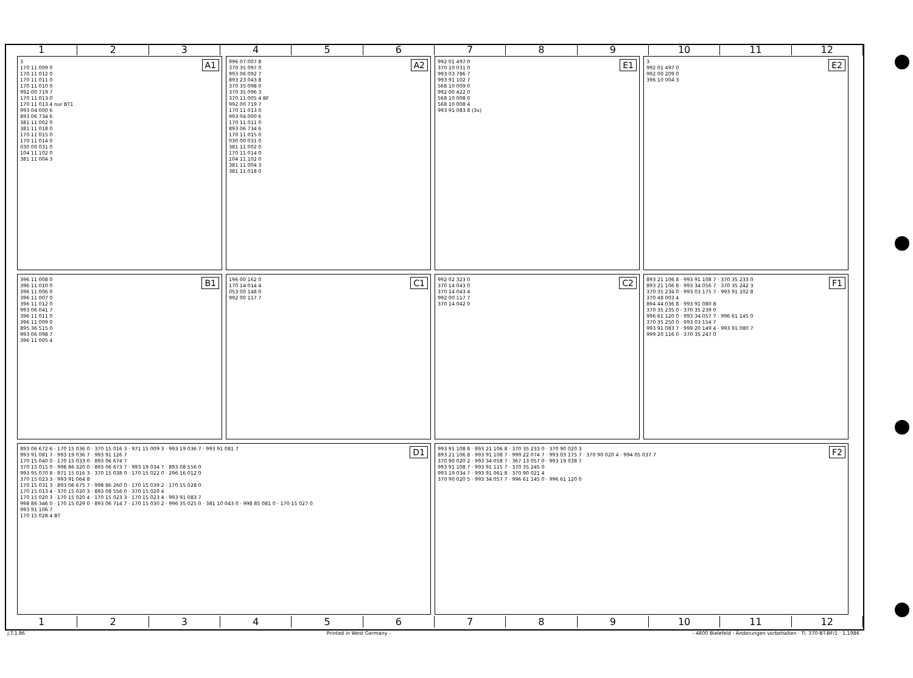123456789 10 11 12
A1
3
170 11 009 0
170 11 012 0
170 11 011 0
170 11 010 0
992 00 719 7
170 11 013 0
170 11 013 4 nur BT1
993 04 000 6
893 06 734 6
381 11 002 0
381 11 018 0
170 11 015 0
170 11 014 0
030 00 031 0
104 11 102 0
381 11 004 3
A2
996 07 007 8
370 35 097 0
993 06 092 7
893 23 043 8
370 35 098 0
370 35 096 3
370 11 005 4 BF
992 00 719 7
170 11 013 0
993 04 000 6
170 11 011 0
893 06 734 6
170 11 015 0
030 00 031 0
381 11 002 0
170 11 014 0
104 11 102 0
381 11 004 3
381 11 018 0
E1
992 01 497 0
370 10 031 0
993 03 786 7
993 91 102 7
568 10 009 0
992 00 422 0
568 10 008 0
568 10 008 4
993 91 083 8 (3x)
E2
3
992 01 497 0
992 00 209 0
396 10 004 3
B1
396 11 008 0
396 11 010 0
396 11 006 0
396 11 007 0
396 11 012 0
993 06 041 7
396 11 011 0
396 11 009 0
895 36 515 0
993 06 098 7
396 11 005 4
C1
196 00 162 0
170 14 014 4
053 00 148 0
992 00 117 7
C2
992 02 323 0
370 14 043 0
370 14 043 4
992 00 117 7
370 14 042 0
F1
893 21 106 8 · 993 91 108 7 · 370 35 233 0
893 21 106 8 · 993 34 056 7 · 370 35 242 3
370 35 234 0 · 993 03 175 7 · 993 91 102 8
370 48 003 4
894 44 036 8 · 993 91 080 8
370 35 235 0 · 370 35 239 0
996 61 120 0 · 993 34 057 7 · 996 61 145 0
370 35 250 0 · 993 03 154 7
993 91 083 7 · 999 20 149 4 · 993 91 080 7
999 20 116 0 · 370 35 247 0
D1
893 06 672 6 · 170 15 036 0 · 370 15 016 3 · 971 15 009 3 · 993 19 036 7 · 993 91 081 7
993 91 081 7 · 993 19 036 7 · 993 91 126 7
170 15 040 0 · 170 15 033 0 · 893 06 674 7
370 15 015 0 · 998 86 320 0 · 893 06 673 7 · 993 19 034 7 · 893 08 556 0
993 95 070 8 · 971 15 016 3 · 370 15 038 0 · 170 15 022 0 · 296 16 012 0
370 15 023 3 · 993 91 064 8
170 15 031 3 · 893 06 675 7 · 998 86 260 0 · 170 15 039 2 · 170 15 028 0
170 15 013 4 · 370 15 020 3 · 893 08 556 0 · 370 15 020 4
170 15 020 3 · 170 15 020 4 · 170 15 023 3 · 170 15 023 4 · 993 91 083 7
998 86 346 0 · 170 15 029 0 · 893 06 714 7 · 170 15 030 2 · 996 35 025 0 · 381 10 043 0 · 998 85 081 0 · 170 15 027 0
993 91 106 7
170 15 028 4 BT
F2
993 91 108 8 · 893 21 106 8 · 370 35 233 0 · 370 90 020 3
893 21 106 8 · 993 91 108 7 · 999 22 074 7 · 993 03 175 7 · 370 90 020 4 · 994 05 037 7
370 90 020 2 · 993 34 058 7 · 367 13 057 0 · 993 19 038 7
993 91 108 7 · 993 91 115 7 · 370 35 245 0
993 19 034 7 · 993 91 061 8 · 370 90 021 4
370 90 020 5 · 993 34 057 7 · 996 61 145 0 · 996 61 120 0
123456789 10 11 12
J.T.1.86 Printed in West Germany - - 4800 Bielefeld - Änderungen vorbehalten · Tl. 370-BT-BF/1 · 1.1986